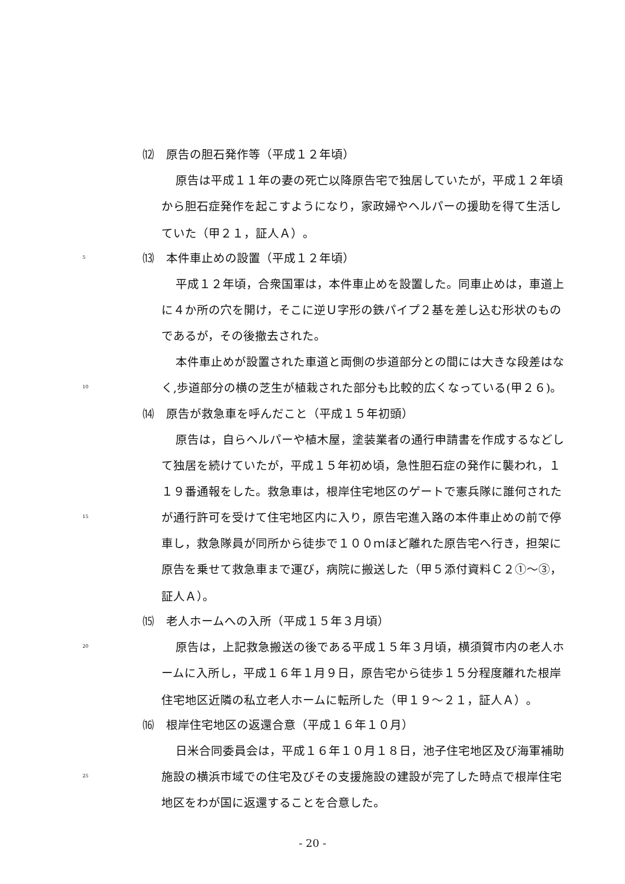⑿　原告の胆石発作等（平成１２年頃）
原告は平成１１年の妻の死亡以降原告宅で独居していたが，平成１２年頃
から胆石症発作を起こすようになり，家政婦やヘルパーの援助を得て生活し
ていた（甲２１，証人Ａ）。
5 ⒀　本件車止めの設置（平成１２年頃）
平成１２年頃，合衆国軍は，本件車止めを設置した。同車止めは，車道上
に４か所の穴を開け，そこに逆Ｕ字形の鉄パイプ２基を差し込む形状のもの
であるが，その後撤去された。
本件車止めが設置された車道と両側の歩道部分との間には大きな段差はな
10 く,歩道部分の横の芝生が植栽された部分も比較的広くなっている(甲２６)。
⒁　原告が救急車を呼んだこと（平成１５年初頭）
原告は，自らヘルパーや植木屋，塗装業者の通行申請書を作成するなどし
て独居を続けていたが，平成１５年初め頃，急性胆石症の発作に襲われ，１
１９番通報をした。救急車は，根岸住宅地区のゲートで憲兵隊に誰何された
15 が通行許可を受けて住宅地区内に入り，原告宅進入路の本件車止めの前で停
車し，救急隊員が同所から徒歩で１００ｍほど離れた原告宅へ行き，担架に
原告を乗せて救急車まで運び，病院に搬送した（甲５添付資料Ｃ２①～③，
証人Ａ）。
⒂　老人ホームへの入所（平成１５年３月頃）
20 原告は，上記救急搬送の後である平成１５年３月頃，横須賀市内の老人ホ
ームに入所し，平成１６年１月９日，原告宅から徒歩１５分程度離れた根岸
住宅地区近隣の私立老人ホームに転所した（甲１９～２１，証人Ａ）。
⒃　根岸住宅地区の返還合意（平成１６年１０月）
日米合同委員会は，平成１６年１０月１８日，池子住宅地区及び海軍補助
25 施設の横浜市域での住宅及びその支援施設の建設が完了した時点で根岸住宅
地区をわが国に返還することを合意した。
- 20 -